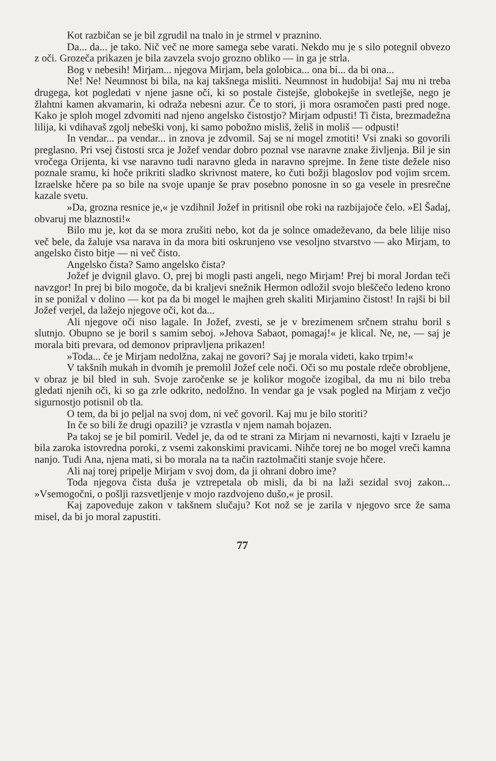Kot razbičan se je bil zgrudil na tnalo in je strmel v praznino.
Da... da... je tako. Nič več ne more samega sebe varati. Nekdo mu je s silo potegnil obvezo z oči. Grozeča prikazen je bila zavzela svojo grozno obliko — in ga je strla.
Bog v nebesih! Mirjam... njegova Mirjam, bela golobica... ona bi... da bi ona...
Ne! Ne! Neumnost bi bila, na kaj takšnega misliti. Neumnost in hudobija! Saj mu ni treba drugega, kot pogledati v njene jasne oči, ki so postale čistejše, globokejše in svetlejše, nego je žlahtni kamen akvamarin, ki odraža nebesni azur. Če to stori, ji mora osramočen pasti pred noge. Kako je sploh mogel zdvomiti nad njeno angelsko čistostjo? Mirjam odpusti! Ti čista, brezmadežna lilija, ki vdihavaš zgolj nebeški vonj, ki samo pobožno misliš, želiš in moliš — odpusti!
In vendar... pa vendar... in znova je zdvomil. Saj se ni mogel zmotiti! Vsi znaki so govorili preglasno. Pri vsej čistosti srca je Jožef vendar dobro poznal vse naravne znake življenja. Bil je sin vročega Orijenta, ki vse naravno tudi naravno gleda in naravno sprejme. In žene tiste dežele niso poznale sramu, ki hoče prikriti sladko skrivnost matere, ko čuti božji blagoslov pod vojim srcem. Izraelske hčere pa so bile na svoje upanje še prav posebno ponosne in so ga vesele in presrečne kazale svetu.
»Da, grozna resnice je,« je vzdihnil Jožef in pritisnil obe roki na razbijajoče čelo. »El Šadaj, obvaruj me blaznosti!«
Bilo mu je, kot da se mora zrušiti nebo, kot da je solnce omadeževano, da bele lilije niso več bele, da žaluje vsa narava in da mora biti oskrunjeno vse vesoljno stvarstvo — ako Mirjam, to angelsko čisto bitje — ni več čisto.
Angelsko čista? Samo angelsko čista?
Jožef je dvignil glavo. O, prej bi mogli pasti angeli, nego Mirjam! Prej bi moral Jordan teči navzgor! In prej bi bilo mogoče, da bi kraljevi snežnik Hermon odložil svojo bleščečo ledeno krono in se ponižal v dolino — kot pa da bi mogel le majhen greh skaliti Mirjamino čistost! In rajši bi bil Jožef verjel, da lažejo njegove oči, kot da...
Ali njegove oči niso lagale. In Jožef, zvesti, se je v brezimenem srčnem strahu boril s slutnjo. Obupno se je boril s samim seboj. »Jehova Sabaot, pomagaj!« je klical. Ne, ne, — saj je morala biti prevara, od demonov pripravljena prikazen!
»Toda... če je Mirjam nedolžna, zakaj ne govori? Saj je morala videti, kako trpim!«
V takšnih mukah in dvomih je premolil Jožef cele noči. Oči so mu postale rdeče obrobljene, v obraz je bil bled in suh. Svoje zaročenke se je kolikor mogoče izogibal, da mu ni bilo treba gledati njenih oči, ki so ga zrle odkrito, nedolžno. In vendar ga je vsak pogled na Mirjam z večjo sigurnostjo potisnil ob tla.
O tem, da bi jo peljal na svoj dom, ni več govoril. Kaj mu je bilo storiti?
In če so bili že drugi opazili? je vzrastla v njem namah bojazen.
Pa takoj se je bil pomiril. Vedel je, da od te strani za Mirjam ni nevarnosti, kajti v Izraelu je bila zaroka istovredna poroki, z vsemi zakonskimi pravicami. Nihče torej ne bo mogel vreči kamna nanjo. Tudi Ana, njena mati, si bo morala na ta način raztolmačiti stanje svoje hčere.
Ali naj torej pripelje Mirjam v svoj dom, da ji ohrani dobro ime?
Toda njegova čista duša je vztrepetala ob misli, da bi na laži sezidal svoj zakon... »Vsemogočni, o pošlji razsvetljenje v mojo razdvojeno dušo,« je prosil.
Kaj zapoveduje zakon v takšnem slučaju? Kot nož se je zarila v njegovo srce že sama misel, da bi jo moral zapustiti.
77